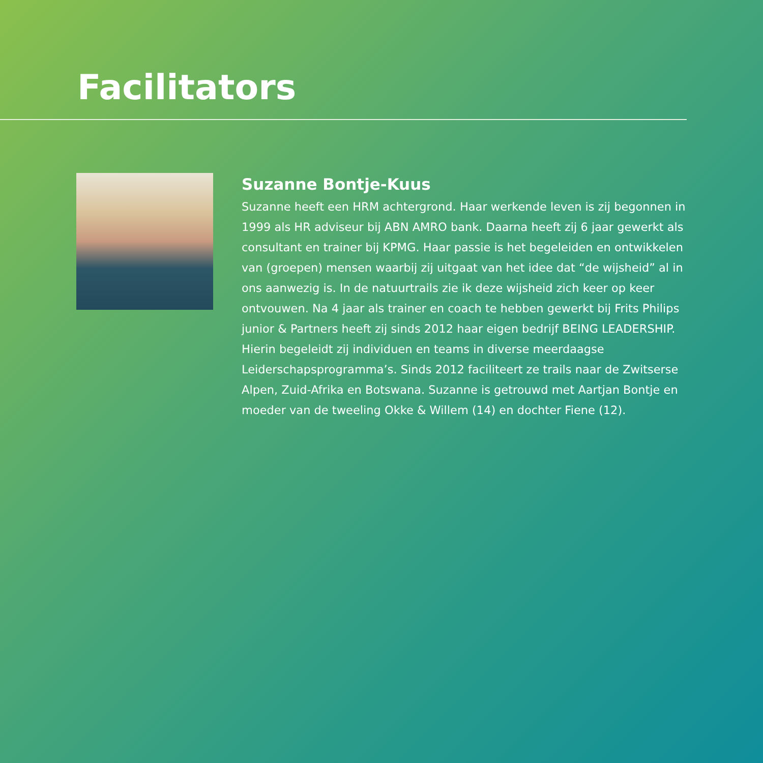Facilitators
Suzanne Bontje-Kuus
Suzanne heeft een HRM achtergrond. Haar werkende leven is zij begonnen in 1999 als HR adviseur bij ABN AMRO bank. Daarna heeft zij 6 jaar gewerkt als consultant en trainer bij KPMG. Haar passie is het begeleiden en ontwikkelen van (groepen) mensen waarbij zij uitgaat van het idee dat “de wijsheid” al in ons aanwezig is. In de natuurtrails zie ik deze wijsheid zich keer op keer ontvouwen. Na 4 jaar als trainer en coach te hebben gewerkt bij Frits Philips junior & Partners heeft zij sinds 2012 haar eigen bedrijf BEING LEADERSHIP. Hierin begeleidt zij individuen en teams in diverse meerdaagse Leiderschapsprogramma’s. Sinds 2012 faciliteert ze trails naar de Zwitserse Alpen, Zuid-Afrika en Botswana. Suzanne is getrouwd met Aartjan Bontje en moeder van de tweeling Okke & Willem (14) en dochter Fiene (12).